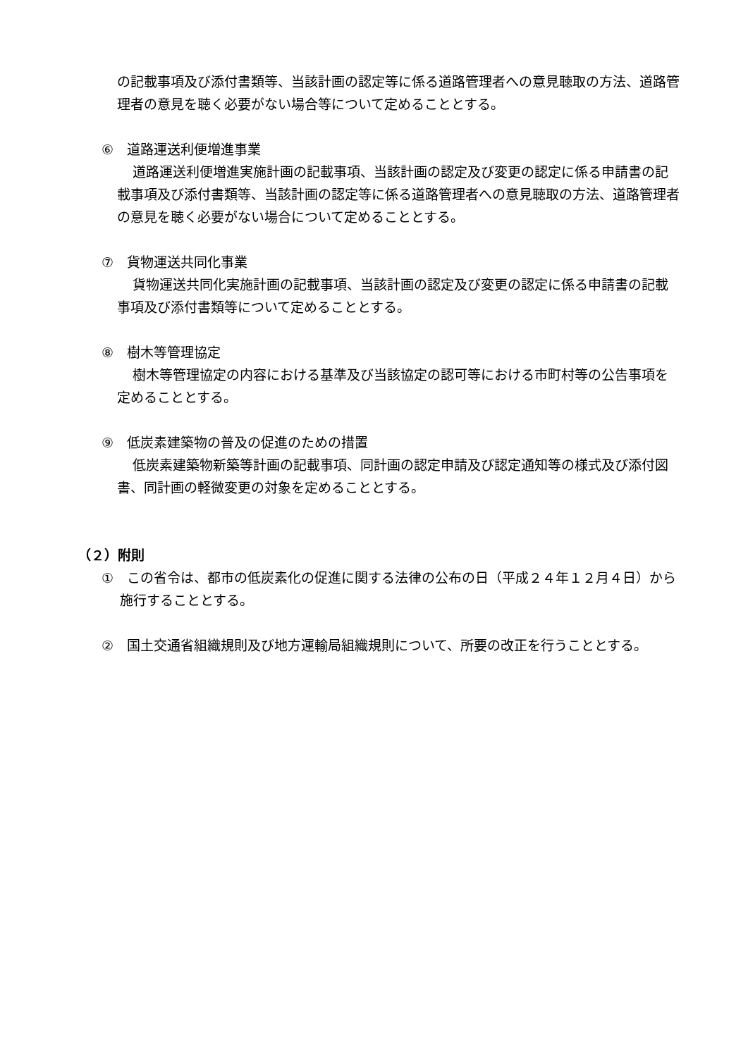の記載事項及び添付書類等、当該計画の認定等に係る道路管理者への意見聴取の方法、道路管理者の意見を聴く必要がない場合等について定めることとする。
⑥　道路運送利便増進事業
道路運送利便増進実施計画の記載事項、当該計画の認定及び変更の認定に係る申請書の記載事項及び添付書類等、当該計画の認定等に係る道路管理者への意見聴取の方法、道路管理者の意見を聴く必要がない場合について定めることとする。
⑦　貨物運送共同化事業
貨物運送共同化実施計画の記載事項、当該計画の認定及び変更の認定に係る申請書の記載事項及び添付書類等について定めることとする。
⑧　樹木等管理協定
樹木等管理協定の内容における基準及び当該協定の認可等における市町村等の公告事項を定めることとする。
⑨　低炭素建築物の普及の促進のための措置
低炭素建築物新築等計画の記載事項、同計画の認定申請及び認定通知等の様式及び添付図書、同計画の軽微変更の対象を定めることとする。
（２）附則
①　この省令は、都市の低炭素化の促進に関する法律の公布の日（平成２４年１２月４日）から施行することとする。
②　国土交通省組織規則及び地方運輸局組織規則について、所要の改正を行うこととする。